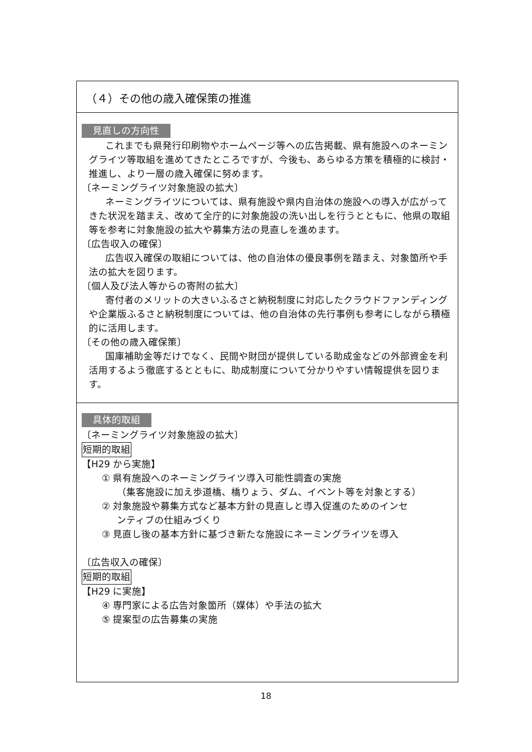（４）その他の歳入確保策の推進
見直しの方向性
これまでも県発行印刷物やホームページ等への広告掲載、県有施設へのネーミングライツ等取組を進めてきたところですが、今後も、あらゆる方策を積極的に検討・推進し、より一層の歳入確保に努めます。
〔ネーミングライツ対象施設の拡大〕
ネーミングライツについては、県有施設や県内自治体の施設への導入が広がってきた状況を踏まえ、改めて全庁的に対象施設の洗い出しを行うとともに、他県の取組等を参考に対象施設の拡大や募集方法の見直しを進めます。
〔広告収入の確保〕
広告収入確保の取組については、他の自治体の優良事例を踏まえ、対象箇所や手法の拡大を図ります。
〔個人及び法人等からの寄附の拡大〕
寄付者のメリットの大きいふるさと納税制度に対応したクラウドファンディングや企業版ふるさと納税制度については、他の自治体の先行事例も参考にしながら積極的に活用します。
〔その他の歳入確保策〕
国庫補助金等だけでなく、民間や財団が提供している助成金などの外部資金を利活用するよう徹底するとともに、助成制度について分かりやすい情報提供を図ります。
具体的取組
〔ネーミングライツ対象施設の拡大〕
短期的取組
【H29 から実施】
① 県有施設へのネーミングライツ導入可能性調査の実施
（集客施設に加え歩道橋、橋りょう、ダム、イベント等を対象とする）
② 対象施設や募集方式など基本方針の見直しと導入促進のためのインセ
ンティブの仕組みづくり
③ 見直し後の基本方針に基づき新たな施設にネーミングライツを導入
〔広告収入の確保〕
短期的取組
【H29 に実施】
④ 専門家による広告対象箇所（媒体）や手法の拡大
⑤ 提案型の広告募集の実施
18